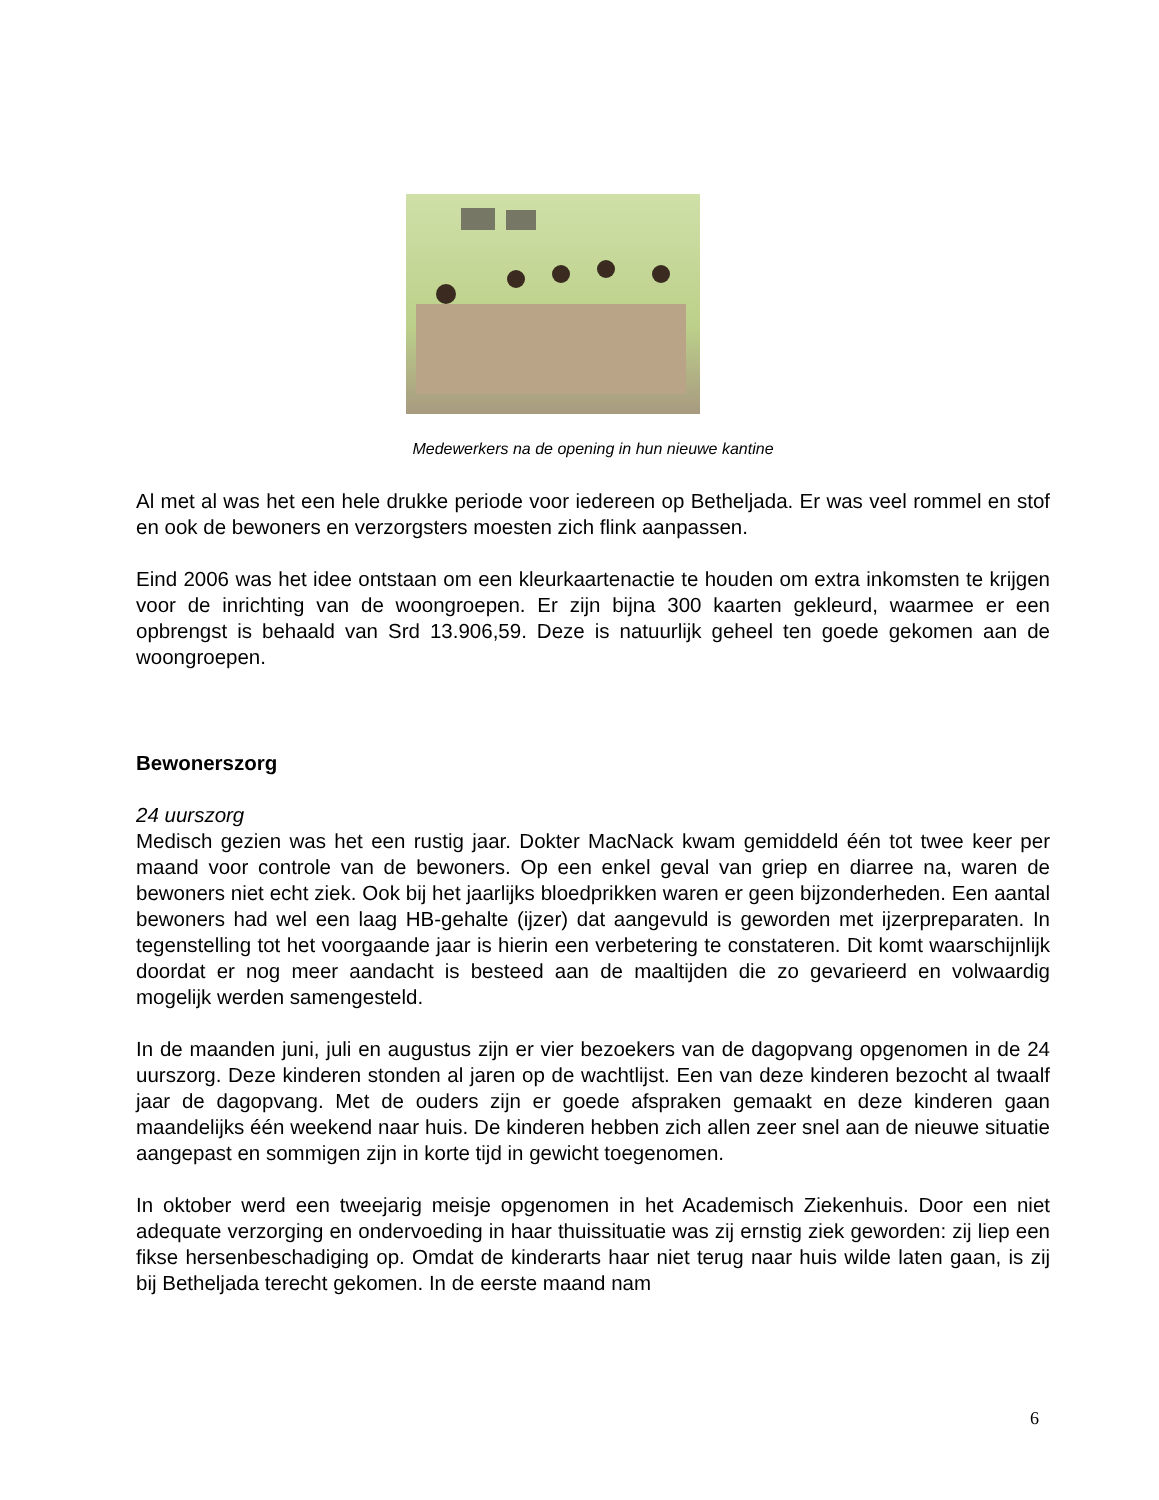Medewerkers na de opening in hun nieuwe kantine
Al met al was het een hele drukke periode voor iedereen op Betheljada. Er was veel rommel en stof en ook de bewoners en verzorgsters moesten zich flink aanpassen.
Eind 2006 was het idee ontstaan om een kleurkaartenactie te houden om extra inkomsten te krijgen voor de inrichting van de woongroepen. Er zijn bijna 300 kaarten gekleurd, waarmee er een opbrengst is behaald van Srd 13.906,59. Deze is natuurlijk geheel ten goede gekomen aan de woongroepen.
Bewonerszorg
24 uurszorg
Medisch gezien was het een rustig jaar. Dokter MacNack kwam gemiddeld één tot twee keer per maand voor controle van de bewoners. Op een enkel geval van griep en diarree na, waren de bewoners niet echt ziek. Ook bij het jaarlijks bloedprikken waren er geen bijzonderheden. Een aantal bewoners had wel een laag HB-gehalte (ijzer) dat aangevuld is geworden met ijzerpreparaten. In tegenstelling tot het voorgaande jaar is hierin een verbetering te constateren. Dit komt waarschijnlijk doordat er nog meer aandacht is besteed aan de maaltijden die zo gevarieerd en volwaardig mogelijk werden samengesteld.
In de maanden juni, juli en augustus zijn er vier bezoekers van de dagopvang opgenomen in de 24 uurszorg. Deze kinderen stonden al jaren op de wachtlijst. Een van deze kinderen bezocht al twaalf jaar de dagopvang. Met de ouders zijn er goede afspraken gemaakt en deze kinderen gaan maandelijks één weekend naar huis. De kinderen hebben zich allen zeer snel aan de nieuwe situatie aangepast en sommigen zijn in korte tijd in gewicht toegenomen.
In oktober werd een tweejarig meisje opgenomen in het Academisch Ziekenhuis. Door een niet adequate verzorging en ondervoeding in haar thuissituatie was zij ernstig ziek geworden: zij liep een fikse hersenbeschadiging op. Omdat de kinderarts haar niet terug naar huis wilde laten gaan, is zij bij Betheljada terecht gekomen. In de eerste maand nam
6